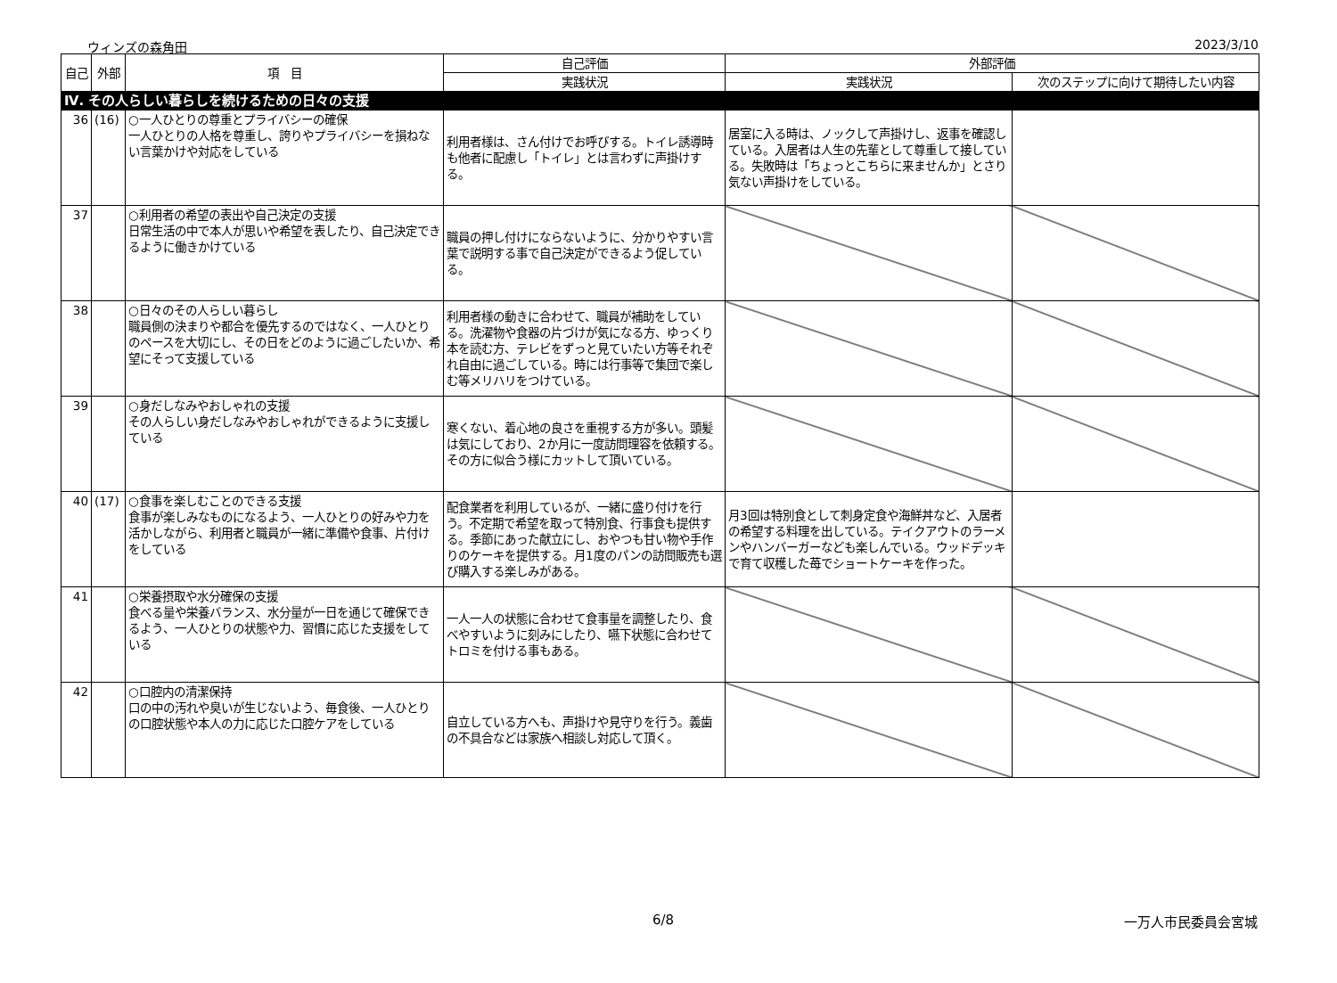ウィンズの森角田 2023/3/10
| 自己 | 外部 | 項 目 | 自己評価 | 外部評価 | |
| --- | --- | --- | --- | --- | --- |
| | | | 実践状況 | 実践状況 | 次のステップに向けて期待したい内容 |
| Ⅳ. その人らしい暮らしを続けるための日々の支援 | | | | | |
| 36 | (16) | ○一人ひとりの尊重とプライバシーの確保 一人ひとりの人格を尊重し、誇りやプライバシーを損ねない言葉かけや対応をしている | 利用者様は、さん付けでお呼びする。トイレ誘導時も他者に配慮し「トイレ」とは言わずに声掛けする。 | 居室に入る時は、ノックして声掛けし、返事を確認している。入居者は人生の先輩として尊重して接している。失敗時は「ちょっとこちらに来ませんか」とさり気ない声掛けをしている。 | |
| 37 | | ○利用者の希望の表出や自己決定の支援 日常生活の中で本人が思いや希望を表したり、自己決定できるように働きかけている | 職員の押し付けにならないように、分かりやすい言葉で説明する事で自己決定ができるよう促している。 | | |
| 38 | | ○日々のその人らしい暮らし 職員側の決まりや都合を優先するのではなく、一人ひとりのペースを大切にし、その日をどのように過ごしたいか、希望にそって支援している | 利用者様の動きに合わせて、職員が補助をしている。洗濯物や食器の片づけが気になる方、ゆっくり本を読む方、テレビをずっと見ていたい方等それぞれ自由に過ごしている。時には行事等で集団で楽しむ等メリハリをつけている。 | | |
| 39 | | ○身だしなみやおしゃれの支援 その人らしい身だしなみやおしゃれができるように支援している | 寒くない、着心地の良さを重視する方が多い。頭髪は気にしており、2か月に一度訪問理容を依頼する。その方に似合う様にカットして頂いている。 | | |
| 40 | (17) | ○食事を楽しむことのできる支援 食事が楽しみなものになるよう、一人ひとりの好みや力を活かしながら、利用者と職員が一緒に準備や食事、片付けをしている | 配食業者を利用しているが、一緒に盛り付けを行う。不定期で希望を取って特別食、行事食も提供する。季節にあった献立にし、おやつも甘い物や手作りのケーキを提供する。月1度のパンの訪問販売も選び購入する楽しみがある。 | 月3回は特別食として刺身定食や海鮮丼など、入居者の希望する料理を出している。テイクアウトのラーメンやハンバーガーなども楽しんでいる。ウッドデッキで育て収穫した苺でショートケーキを作った。 | |
| 41 | | ○栄養摂取や水分確保の支援 食べる量や栄養バランス、水分量が一日を通じて確保できるよう、一人ひとりの状態や力、習慣に応じた支援をしている | 一人一人の状態に合わせて食事量を調整したり、食べやすいように刻みにしたり、嚥下状態に合わせてトロミを付ける事もある。 | | |
| 42 | | ○口腔内の清潔保持 口の中の汚れや臭いが生じないよう、毎食後、一人ひとりの口腔状態や本人の力に応じた口腔ケアをしている | 自立している方へも、声掛けや見守りを行う。義歯の不具合などは家族へ相談し対応して頂く。 | | |
6/8 一万人市民委員会宮城